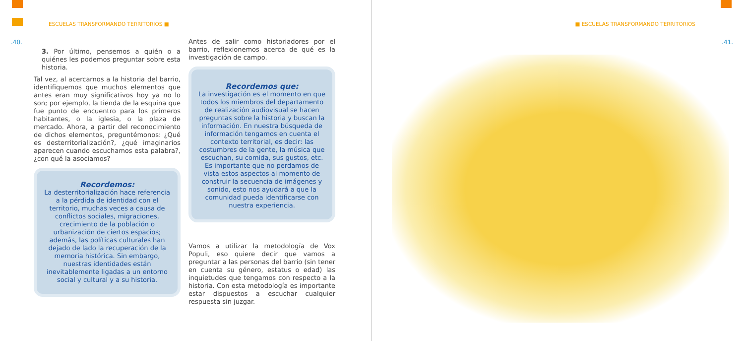ESCUELAS TRANSFORMANDO TERRITORIOS ■
.40.
3. Por último, pensemos a quién o a quiénes les podemos preguntar sobre esta historia.
Tal vez, al acercarnos a la historia del barrio, identifiquemos que muchos elementos que antes eran muy significativos hoy ya no lo son; por ejemplo, la tienda de la esquina que fue punto de encuentro para los primeros habitantes, o la iglesia, o la plaza de mercado. Ahora, a partir del reconocimiento de dichos elementos, preguntémonos: ¿Qué es desterritorialización?, ¿qué imaginarios aparecen cuando escuchamos esta palabra?, ¿con qué la asociamos?
Recordemos:
La desterritorialización hace referencia a la pérdida de identidad con el territorio, muchas veces a causa de conflictos sociales, migraciones, crecimiento de la población o urbanización de ciertos espacios; además, las políticas culturales han dejado de lado la recuperación de la memoria histórica. Sin embargo, nuestras identidades están inevitablemente ligadas a un entorno social y cultural y a su historia.
Antes de salir como historiadores por el barrio, reflexionemos acerca de qué es la investigación de campo.
Recordemos que:
La investigación es el momento en que todos los miembros del departamento de realización audiovisual se hacen preguntas sobre la historia y buscan la información. En nuestra búsqueda de información tengamos en cuenta el contexto territorial, es decir: las costumbres de la gente, la música que escuchan, su comida, sus gustos, etc. Es importante que no perdamos de vista estos aspectos al momento de construir la secuencia de imágenes y sonido, esto nos ayudará a que la comunidad pueda identificarse con nuestra experiencia.
Vamos a utilizar la metodología de Vox Populi, eso quiere decir que vamos a preguntar a las personas del barrio (sin tener en cuenta su género, estatus o edad) las inquietudes que tengamos con respecto a la historia. Con esta metodología es importante estar dispuestos a escuchar cualquier respuesta sin juzgar.
■ ESCUELAS TRANSFORMANDO TERRITORIOS
.41.